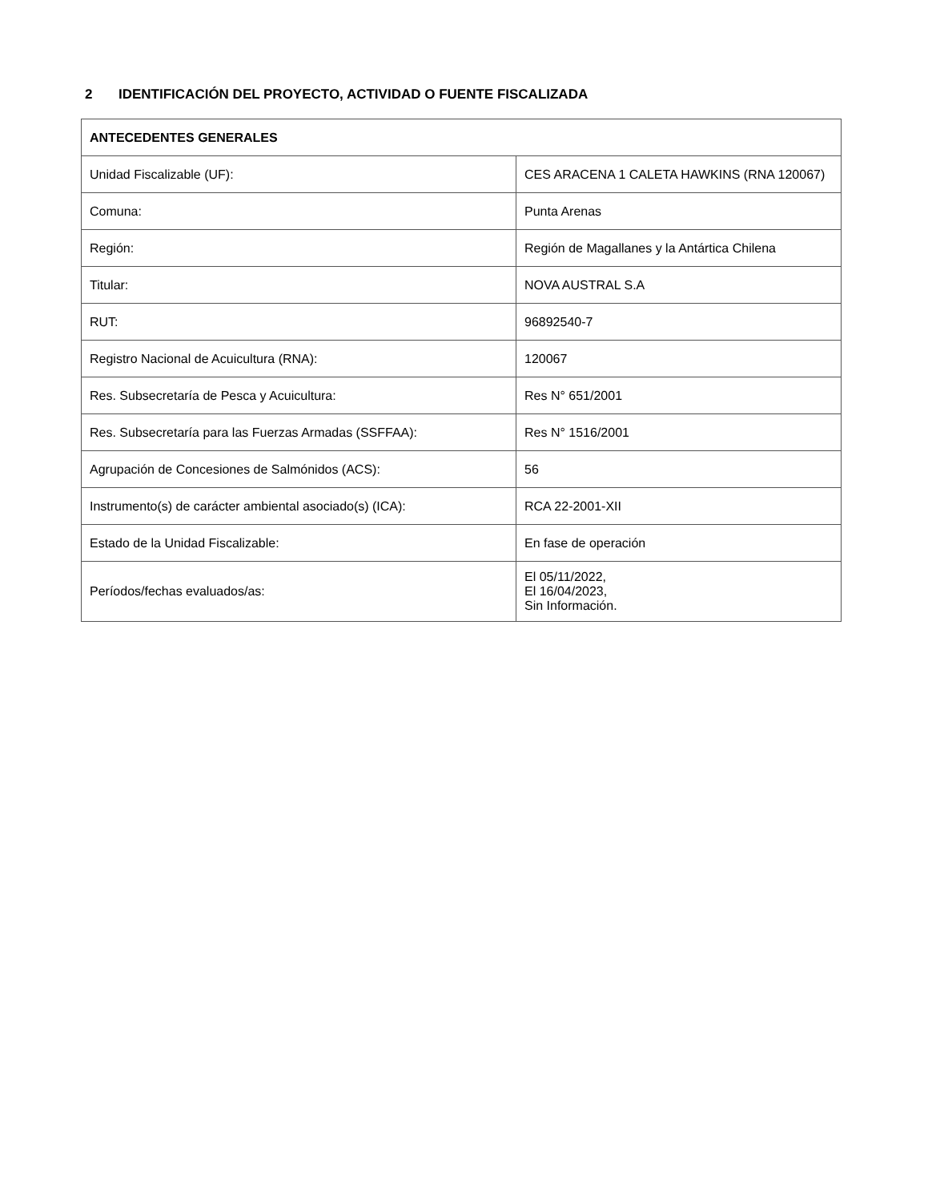2 IDENTIFICACIÓN DEL PROYECTO, ACTIVIDAD O FUENTE FISCALIZADA
| ANTECEDENTES GENERALES | |
| --- | --- |
| Unidad Fiscalizable (UF): | CES ARACENA 1 CALETA HAWKINS (RNA 120067) |
| Comuna: | Punta Arenas |
| Región: | Región de Magallanes y la Antártica Chilena |
| Titular: | NOVA AUSTRAL S.A |
| RUT: | 96892540-7 |
| Registro Nacional de Acuicultura (RNA): | 120067 |
| Res. Subsecretaría de Pesca y Acuicultura: | Res N° 651/2001 |
| Res. Subsecretaría para las Fuerzas Armadas (SSFFAA): | Res N° 1516/2001 |
| Agrupación de Concesiones de Salmónidos (ACS): | 56 |
| Instrumento(s) de carácter ambiental asociado(s) (ICA): | RCA 22-2001-XII |
| Estado de la Unidad Fiscalizable: | En fase de operación |
| Períodos/fechas evaluados/as: | El 05/11/2022, El 16/04/2023, Sin Información. |